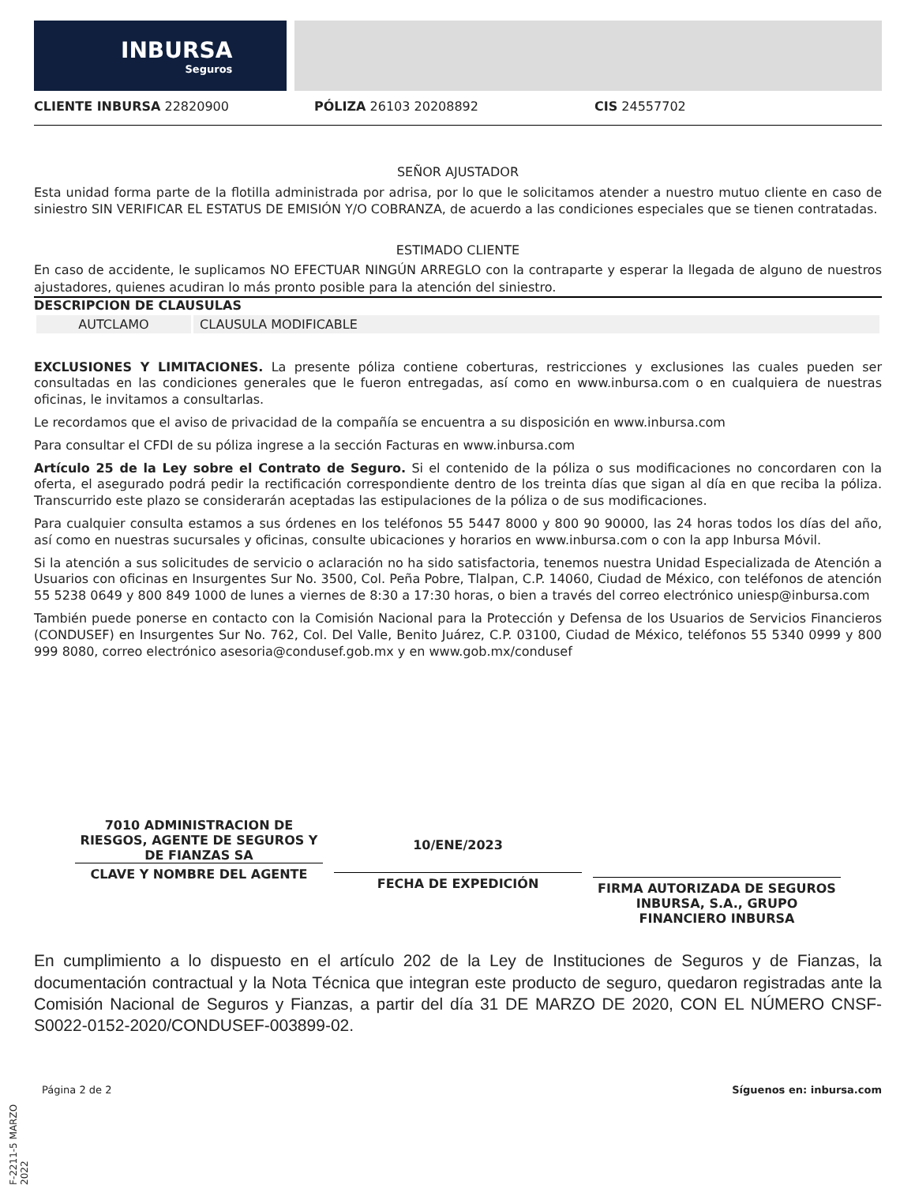INBURSA
Seguros
CLIENTE INBURSA 22820900 PÓLIZA 26103 20208892 CIS 24557702
SEÑOR AJUSTADOR
Esta unidad forma parte de la flotilla administrada por adrisa, por lo que le solicitamos atender a nuestro mutuo cliente en caso de siniestro SIN VERIFICAR EL ESTATUS DE EMISIÓN Y/O COBRANZA, de acuerdo a las condiciones especiales que se tienen contratadas.
ESTIMADO CLIENTE
En caso de accidente, le suplicamos NO EFECTUAR NINGÚN ARREGLO con la contraparte y esperar la llegada de alguno de nuestros ajustadores, quienes acudiran lo más pronto posible para la atención del siniestro.
DESCRIPCION DE CLAUSULAS
| AUTCLAMO | CLAUSULA MODIFICABLE |
EXCLUSIONES Y LIMITACIONES. La presente póliza contiene coberturas, restricciones y exclusiones las cuales pueden ser consultadas en las condiciones generales que le fueron entregadas, así como en www.inbursa.com o en cualquiera de nuestras oficinas, le invitamos a consultarlas.
Le recordamos que el aviso de privacidad de la compañía se encuentra a su disposición en www.inbursa.com
Para consultar el CFDI de su póliza ingrese a la sección Facturas en www.inbursa.com
Artículo 25 de la Ley sobre el Contrato de Seguro. Si el contenido de la póliza o sus modificaciones no concordaren con la oferta, el asegurado podrá pedir la rectificación correspondiente dentro de los treinta días que sigan al día en que reciba la póliza. Transcurrido este plazo se considerarán aceptadas las estipulaciones de la póliza o de sus modificaciones.
Para cualquier consulta estamos a sus órdenes en los teléfonos 55 5447 8000 y 800 90 90000, las 24 horas todos los días del año, así como en nuestras sucursales y oficinas, consulte ubicaciones y horarios en www.inbursa.com o con la app Inbursa Móvil.
Si la atención a sus solicitudes de servicio o aclaración no ha sido satisfactoria, tenemos nuestra Unidad Especializada de Atención a Usuarios con oficinas en Insurgentes Sur No. 3500, Col. Peña Pobre, Tlalpan, C.P. 14060, Ciudad de México, con teléfonos de atención 55 5238 0649 y 800 849 1000 de lunes a viernes de 8:30 a 17:30 horas, o bien a través del correo electrónico uniesp@inbursa.com
También puede ponerse en contacto con la Comisión Nacional para la Protección y Defensa de los Usuarios de Servicios Financieros (CONDUSEF) en Insurgentes Sur No. 762, Col. Del Valle, Benito Juárez, C.P. 03100, Ciudad de México, teléfonos 55 5340 0999 y 800 999 8080, correo electrónico asesoria@condusef.gob.mx y en www.gob.mx/condusef
7010 ADMINISTRACION DE RIESGOS, AGENTE DE SEGUROS Y DE FIANZAS SA
CLAVE Y NOMBRE DEL AGENTE
10/ENE/2023
FECHA DE EXPEDICIÓN
FIRMA AUTORIZADA DE SEGUROS INBURSA, S.A., GRUPO FINANCIERO INBURSA
En cumplimiento a lo dispuesto en el artículo 202 de la Ley de Instituciones de Seguros y de Fianzas, la documentación contractual y la Nota Técnica que integran este producto de seguro, quedaron registradas ante la Comisión Nacional de Seguros y Fianzas, a partir del día 31 DE MARZO DE 2020, CON EL NÚMERO CNSF-S0022-0152-2020/CONDUSEF-003899-02.
Página 2 de 2 Síguenos en: inbursa.com
F-2211-5 MARZO 2022